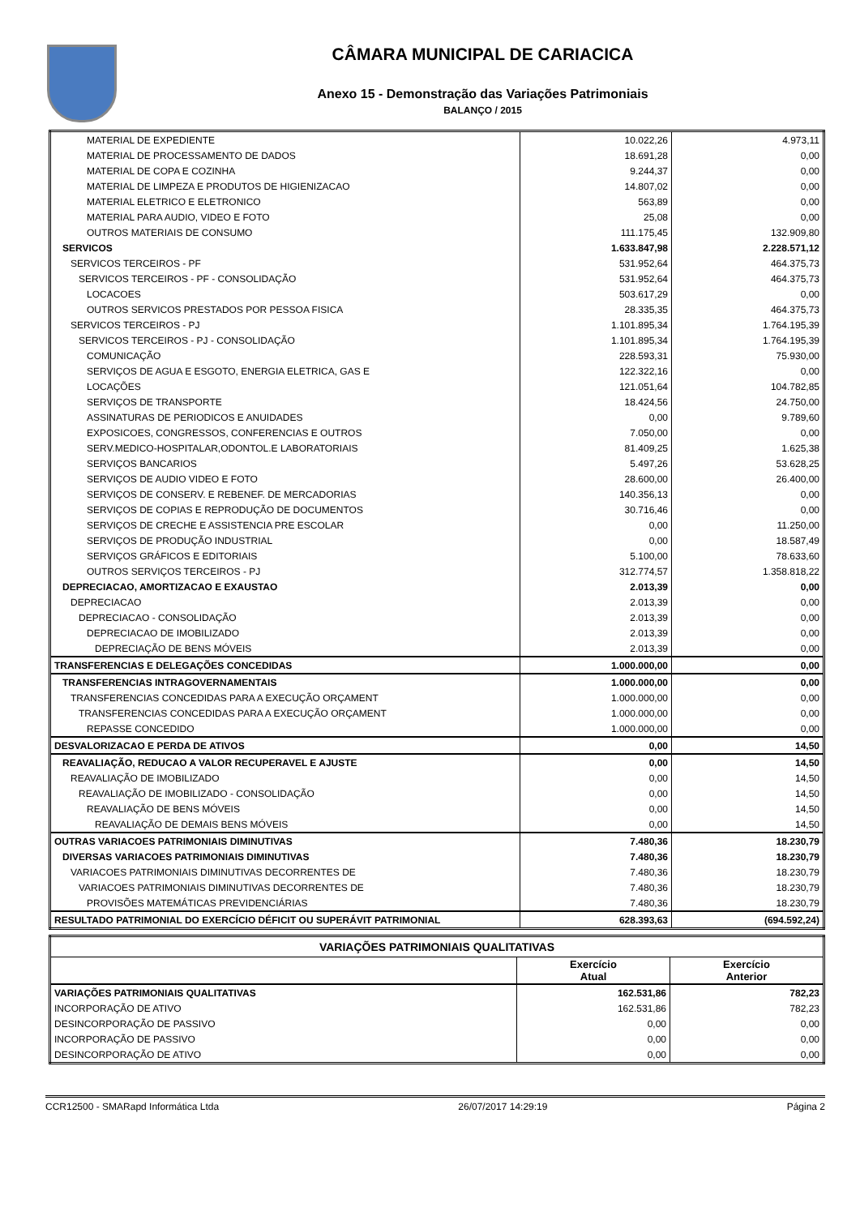CÂMARA MUNICIPAL DE CARIACICA
Anexo 15 - Demonstração das Variações Patrimoniais
BALANÇO / 2015
| MATERIAL DE EXPEDIENTE | 10.022,26 | 4.973,11 |
| MATERIAL DE PROCESSAMENTO DE DADOS | 18.691,28 | 0,00 |
| MATERIAL DE COPA E COZINHA | 9.244,37 | 0,00 |
| MATERIAL DE LIMPEZA E PRODUTOS DE HIGIENIZACAO | 14.807,02 | 0,00 |
| MATERIAL ELETRICO E ELETRONICO | 563,89 | 0,00 |
| MATERIAL PARA AUDIO, VIDEO E FOTO | 25,08 | 0,00 |
| OUTROS MATERIAIS DE CONSUMO | 111.175,45 | 132.909,80 |
| SERVICOS | 1.633.847,98 | 2.228.571,12 |
| SERVICOS TERCEIROS - PF | 531.952,64 | 464.375,73 |
| SERVICOS TERCEIROS - PF - CONSOLIDAÇÃO | 531.952,64 | 464.375,73 |
| LOCACOES | 503.617,29 | 0,00 |
| OUTROS SERVICOS PRESTADOS POR PESSOA FISICA | 28.335,35 | 464.375,73 |
| SERVICOS TERCEIROS - PJ | 1.101.895,34 | 1.764.195,39 |
| SERVICOS TERCEIROS - PJ - CONSOLIDAÇÃO | 1.101.895,34 | 1.764.195,39 |
| COMUNICAÇÃO | 228.593,31 | 75.930,00 |
| SERVIÇOS DE AGUA E ESGOTO, ENERGIA ELETRICA, GAS E | 122.322,16 | 0,00 |
| LOCAÇÕES | 121.051,64 | 104.782,85 |
| SERVIÇOS DE TRANSPORTE | 18.424,56 | 24.750,00 |
| ASSINATURAS DE PERIODICOS E ANUIDADES | 0,00 | 9.789,60 |
| EXPOSICOES, CONGRESSOS, CONFERENCIAS E OUTROS | 7.050,00 | 0,00 |
| SERV.MEDICO-HOSPITALAR,ODONTOL.E LABORATORIAIS | 81.409,25 | 1.625,38 |
| SERVIÇOS BANCARIOS | 5.497,26 | 53.628,25 |
| SERVIÇOS DE AUDIO VIDEO E FOTO | 28.600,00 | 26.400,00 |
| SERVIÇOS DE CONSERV. E REBENEF. DE MERCADORIAS | 140.356,13 | 0,00 |
| SERVIÇOS DE COPIAS E REPRODUÇÃO DE DOCUMENTOS | 30.716,46 | 0,00 |
| SERVIÇOS DE CRECHE E ASSISTENCIA PRE ESCOLAR | 0,00 | 11.250,00 |
| SERVIÇOS DE PRODUÇÃO INDUSTRIAL | 0,00 | 18.587,49 |
| SERVIÇOS GRÁFICOS E EDITORIAIS | 5.100,00 | 78.633,60 |
| OUTROS SERVIÇOS TERCEIROS - PJ | 312.774,57 | 1.358.818,22 |
| DEPRECIACAO, AMORTIZACAO E EXAUSTAO | 2.013,39 | 0,00 |
| DEPRECIACAO | 2.013,39 | 0,00 |
| DEPRECIACAO - CONSOLIDAÇÃO | 2.013,39 | 0,00 |
| DEPRECIACAO DE IMOBILIZADO | 2.013,39 | 0,00 |
| DEPRECIAÇÃO DE BENS MÓVEIS | 2.013,39 | 0,00 |
| TRANSFERENCIAS E DELEGAÇÕES CONCEDIDAS | 1.000.000,00 | 0,00 |
| TRANSFERENCIAS INTRAGOVERNAMENTAIS | 1.000.000,00 | 0,00 |
| TRANSFERENCIAS CONCEDIDAS PARA A EXECUÇÃO ORÇAMENT | 1.000.000,00 | 0,00 |
| TRANSFERENCIAS CONCEDIDAS PARA A EXECUÇÃO ORÇAMENT | 1.000.000,00 | 0,00 |
| REPASSE CONCEDIDO | 1.000.000,00 | 0,00 |
| DESVALORIZACAO E PERDA DE ATIVOS | 0,00 | 14,50 |
| REAVALIAÇÃO, REDUCAO A VALOR RECUPERAVEL E AJUSTE | 0,00 | 14,50 |
| REAVALIAÇÃO DE IMOBILIZADO | 0,00 | 14,50 |
| REAVALIAÇÃO DE IMOBILIZADO - CONSOLIDAÇÃO | 0,00 | 14,50 |
| REAVALIAÇÃO DE BENS MÓVEIS | 0,00 | 14,50 |
| REAVALIAÇÃO DE DEMAIS BENS MÓVEIS | 0,00 | 14,50 |
| OUTRAS VARIACOES PATRIMONIAIS DIMINUTIVAS | 7.480,36 | 18.230,79 |
| DIVERSAS VARIACOES PATRIMONIAIS DIMINUTIVAS | 7.480,36 | 18.230,79 |
| VARIACOES PATRIMONIAIS DIMINUTIVAS DECORRENTES DE | 7.480,36 | 18.230,79 |
| VARIACOES PATRIMONIAIS DIMINUTIVAS DECORRENTES DE | 7.480,36 | 18.230,79 |
| PROVISÕES MATEMÁTICAS PREVIDENCIÁRIAS | 7.480,36 | 18.230,79 |
| RESULTADO PATRIMONIAL DO EXERCÍCIO DÉFICIT OU SUPERÁVIT PATRIMONIAL | 628.393,63 | (694.592,24) |
| VARIAÇÕES PATRIMONIAIS QUALITATIVAS | | |
| --- | --- | --- |
| | Exercício Atual | Exercício Anterior |
| VARIAÇÕES PATRIMONIAIS QUALITATIVAS | 162.531,86 | 782,23 |
| INCORPORAÇÃO DE ATIVO | 162.531,86 | 782,23 |
| DESINCORPORAÇÃO DE PASSIVO | 0,00 | 0,00 |
| INCORPORAÇÃO DE PASSIVO | 0,00 | 0,00 |
| DESINCORPORAÇÃO DE ATIVO | 0,00 | 0,00 |
CCR12500 - SMARapd Informática Ltda 26/07/2017 14:29:19 Página 2